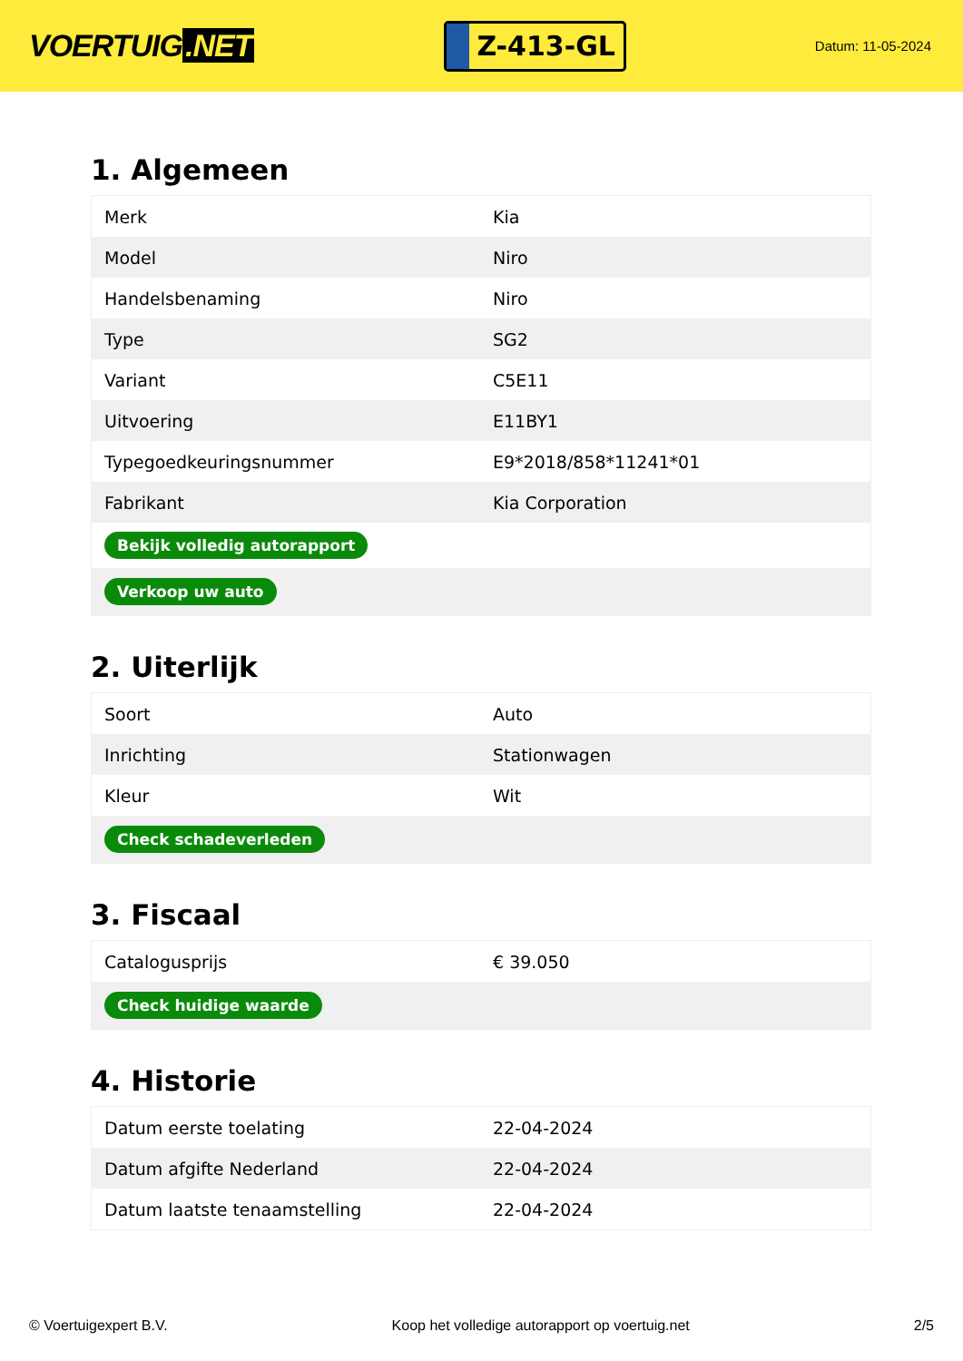VOERTUIG.NET
Z-413-GL
Datum: 11-05-2024
1. Algemeen
| Merk | Kia |
| Model | Niro |
| Handelsbenaming | Niro |
| Type | SG2 |
| Variant | C5E11 |
| Uitvoering | E11BY1 |
| Typegoedkeuringsnummer | E9*2018/858*11241*01 |
| Fabrikant | Kia Corporation |
| Bekijk volledig autorapport | |
| Verkoop uw auto | |
2. Uiterlijk
| Soort | Auto |
| Inrichting | Stationwagen |
| Kleur | Wit |
| Check schadeverleden | |
3. Fiscaal
| Catalogusprijs | € 39.050 |
| Check huidige waarde | |
4. Historie
| Datum eerste toelating | 22-04-2024 |
| Datum afgifte Nederland | 22-04-2024 |
| Datum laatste tenaamstelling | 22-04-2024 |
© Voertuigexpert B.V. Koop het volledige autorapport op voertuig.net 2/5